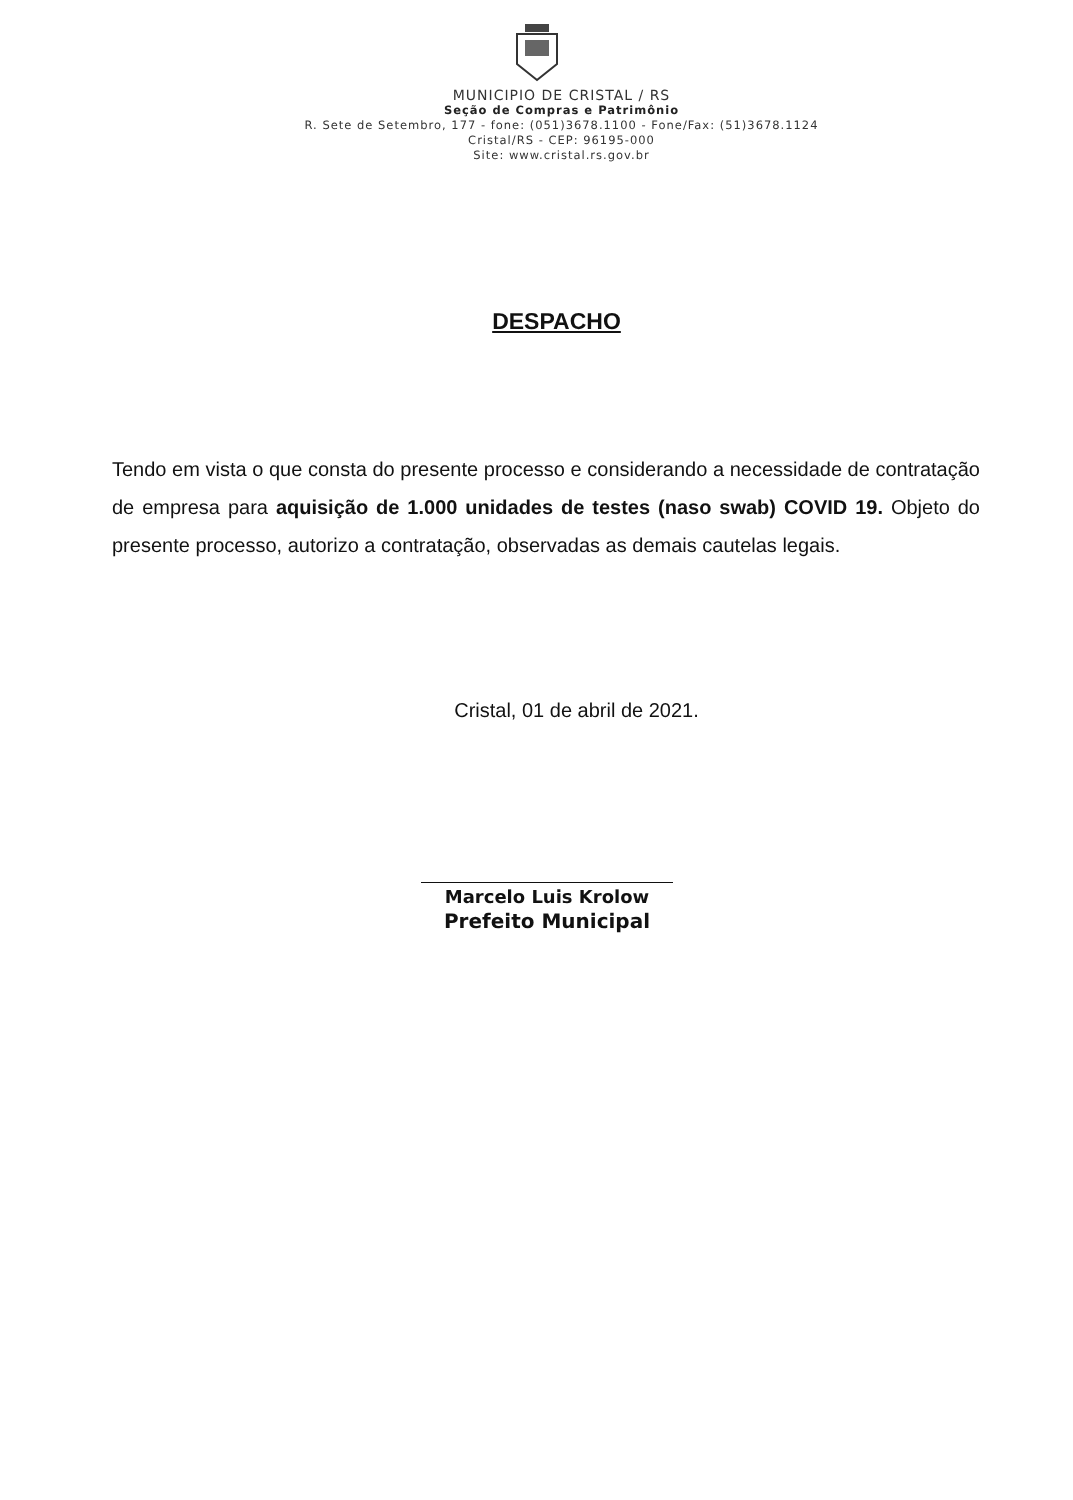MUNICIPIO DE CRISTAL / RS
Seção de Compras e Patrimônio
R. Sete de Setembro, 177 - fone: (051)3678.1100 - Fone/Fax: (51)3678.1124
Cristal/RS - CEP: 96195-000
Site: www.cristal.rs.gov.br
DESPACHO
Tendo em vista o que consta do presente processo e considerando a necessidade de contratação de empresa para aquisição de 1.000 unidades de testes (naso swab) COVID 19. Objeto do presente processo, autorizo a contratação, observadas as demais cautelas legais.
Cristal, 01 de abril de 2021.
Marcelo Luis Krolow
Prefeito Municipal